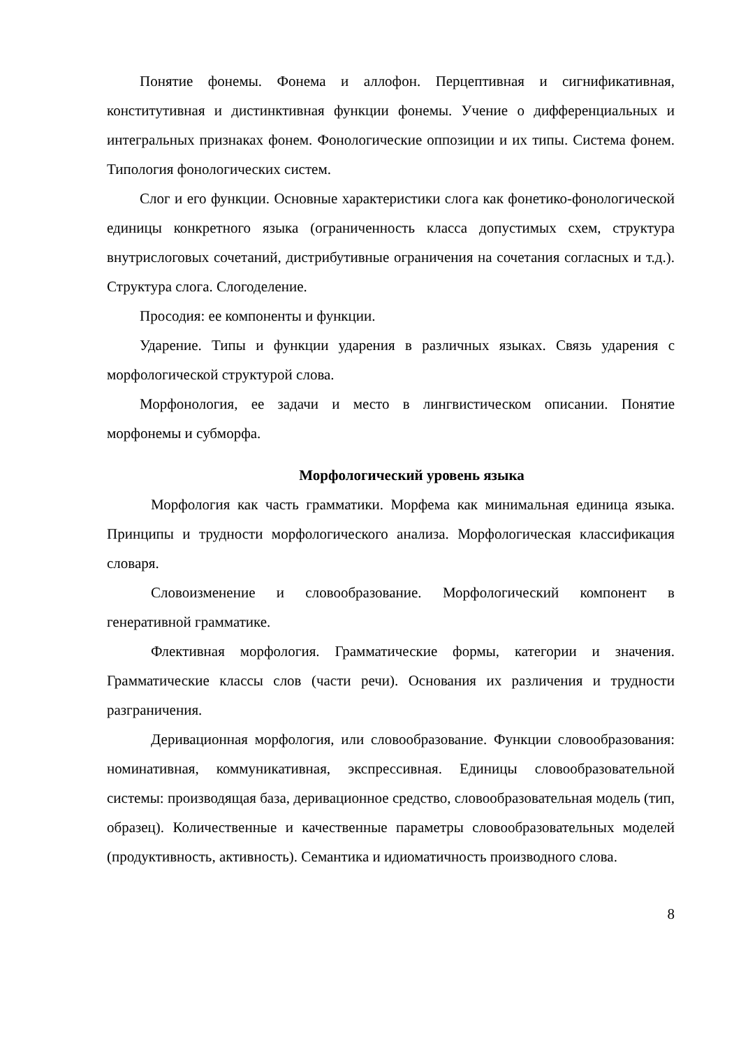Понятие фонемы. Фонема и аллофон. Перцептивная и сигнификативная, конститутивная и дистинктивная функции фонемы. Учение о дифференциальных и интегральных признаках фонем. Фонологические оппозиции и их типы. Система фонем. Типология фонологических систем.
Слог и его функции. Основные характеристики слога как фонетико-фонологической единицы конкретного языка (ограниченность класса допустимых схем, структура внутрислоговых сочетаний, дистрибутивные ограничения на сочетания согласных и т.д.). Структура слога. Слогоделение.
Просодия: ее компоненты и функции.
Ударение. Типы и функции ударения в различных языках. Связь ударения с морфологической структурой слова.
Морфонология, ее задачи и место в лингвистическом описании. Понятие морфонемы и субморфа.
Морфологический уровень языка
Морфология как часть грамматики. Морфема как минимальная единица языка. Принципы и трудности морфологического анализа. Морфологическая классификация словаря.
Словоизменение и словообразование. Морфологический компонент в генеративной грамматике.
Флективная морфология. Грамматические формы, категории и значения. Грамматические классы слов (части речи). Основания их различения и трудности разграничения.
Деривационная морфология, или словообразование. Функции словообразования: номинативная, коммуникативная, экспрессивная. Единицы словообразовательной системы: производящая база, деривационное средство, словообразовательная модель (тип, образец). Количественные и качественные параметры словообразовательных моделей (продуктивность, активность). Семантика и идиоматичность производного слова.
8